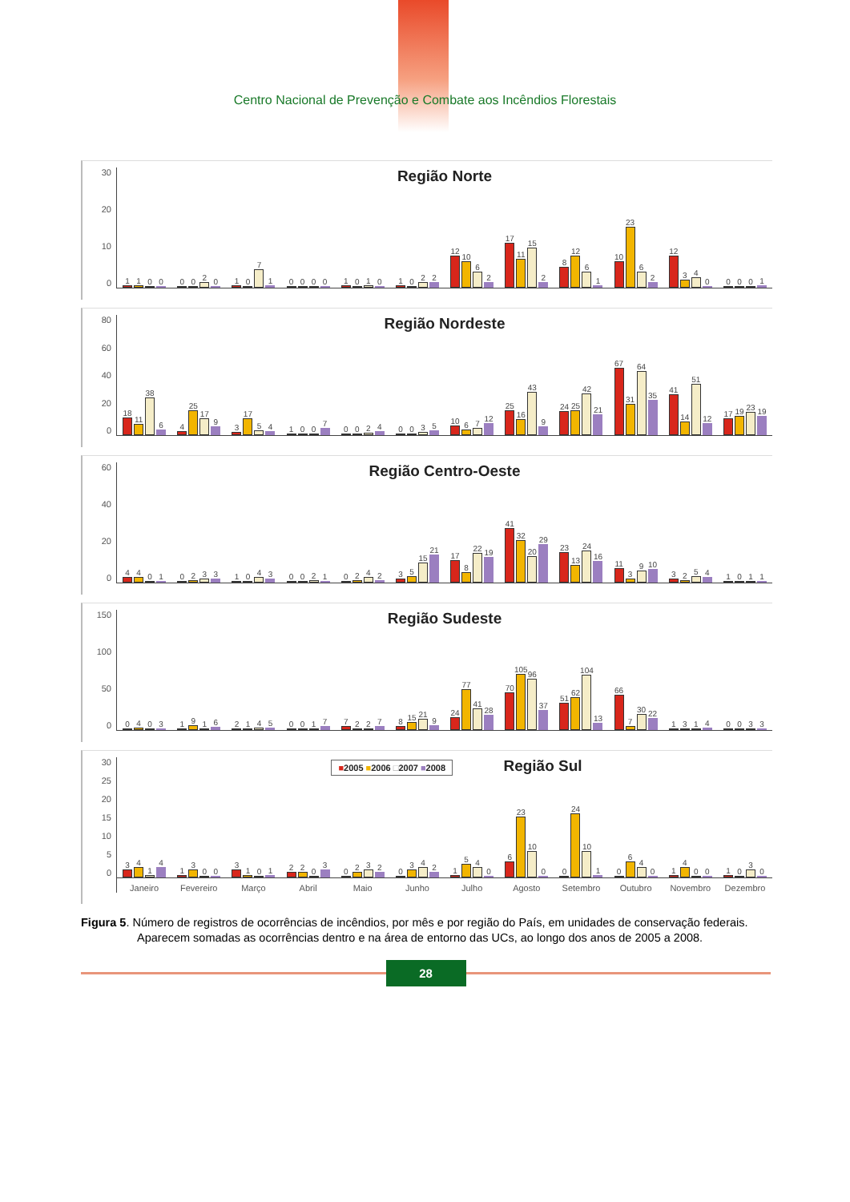Centro Nacional de Prevenção e Combate aos Incêndios Florestais
30
20
10
0
Região Norte
1100 0020 1071 0000 1010 1022 12 10 62 17 11 15 2 8 12 61 10 23 62 12 340 0001
80
60
40
20
0
Região Nordeste
18 11 38 6 4 25 17 9 3 17 54 1007 0024 0035 10 67 12 25 16 43 9 24 25 42 21 67 31 64 35 41 14 51 12 17 19 23 19
60
40
20
0
Região Centro-Oeste
4401 0233 1043 0021 0242 35 15 21 17 8 22 19 41 32 20 29 23 13 24 16 11 39 10 3254 1011
150
100
50
0
Região Sudeste
0403 1916 2145 0017 7227 8 15 21 9 24 77 41 28 70 105 96 37 51 62 104 13 66 7 30 22 1314 0033
30
25
20
15
10
5
0
■2005 ■2006 □2007 ■2008 Região Sul
3414 1300 3101 2203 0232 0342 1540 6 23 10 0 0 24 10 1 0640 1400 1030
Janeiro Fevereiro Março Abril Maio Junho Julho Agosto Setembro Outubro Novembro Dezembro
Figura 5. Número de registros de ocorrências de incêndios, por mês e por região do País, em unidades de conservação federais. Aparecem somadas as ocorrências dentro e na área de entorno das UCs, ao longo dos anos de 2005 a 2008.
28